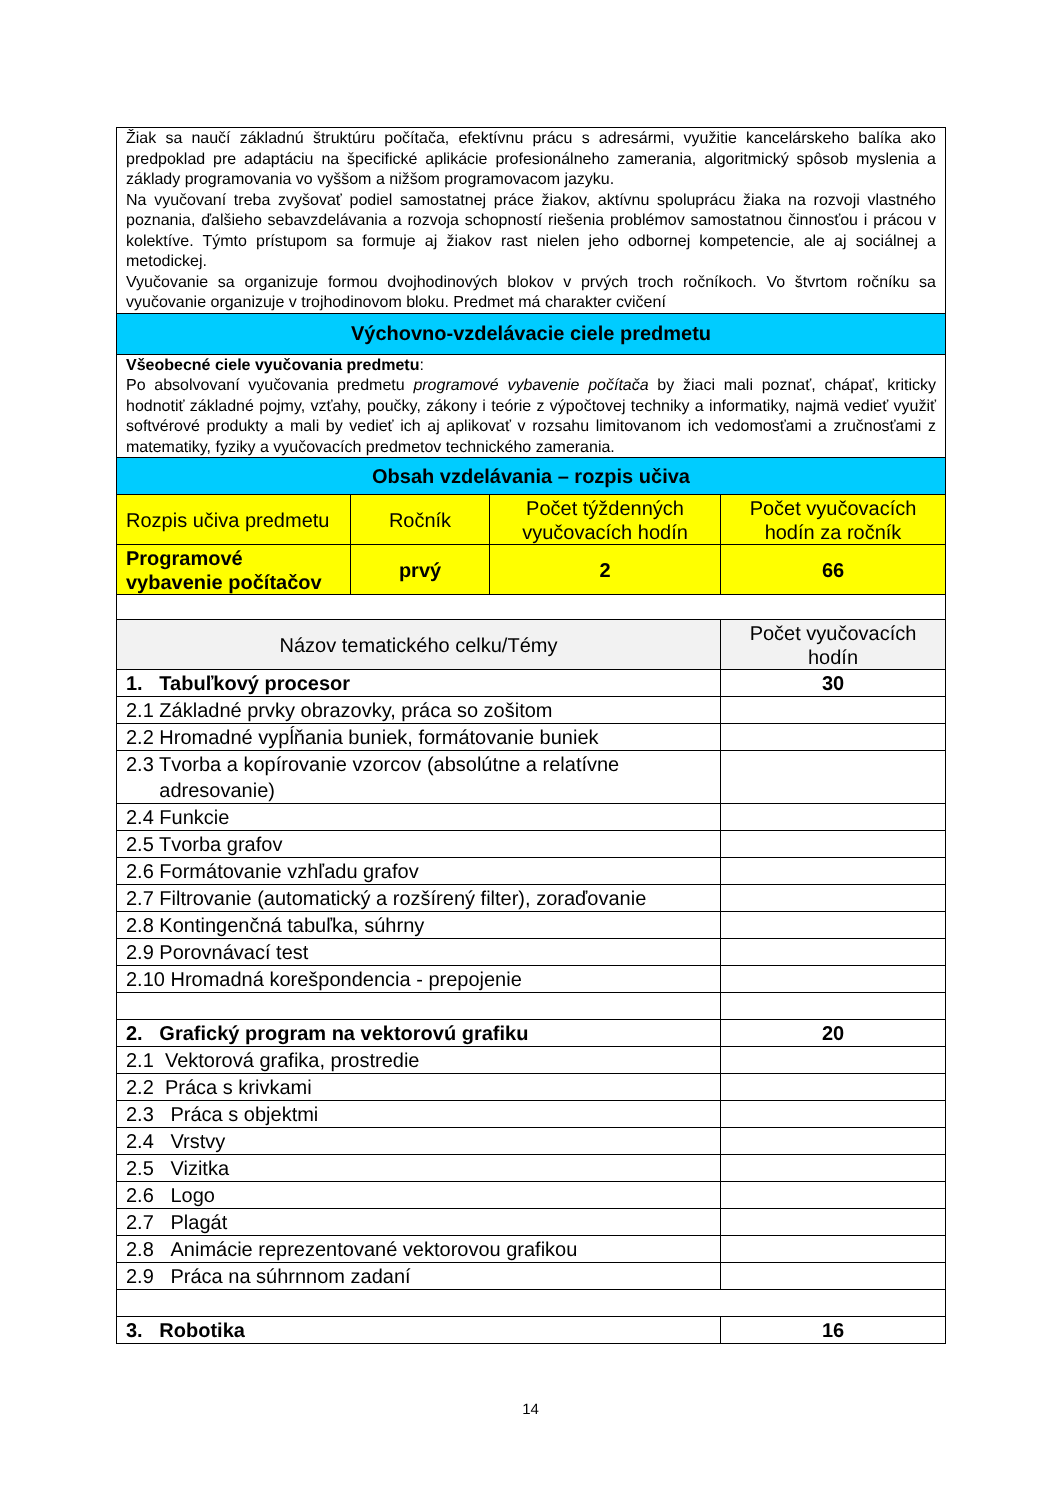| Žiak sa naučí základnú štruktúru počítača, efektívnu prácu s adresármi, využitie kancelárskeho balíka ako predpoklad pre adaptáciu na špecifické aplikácie profesionálneho zamerania, algoritmický spôsob myslenia a základy programovania vo vyššom a nižšom programovacom jazyku. Na vyučovaní treba zvyšovať podiel samostatnej práce žiakov, aktívnu spoluprácu žiaka na rozvoji vlastného poznania, ďalšieho sebavzdelávania a rozvoja schopností riešenia problémov samostatnou činnosťou i prácou v kolektíve. Týmto prístupom sa formuje aj žiakov rast nielen jeho odbornej kompetencie, ale aj sociálnej a metodickej. Vyučovanie sa organizuje formou dvojhodinových blokov v prvých troch ročníkoch. Vo štvrtom ročníku sa vyučovanie organizuje v trojhodinovom bloku. Predmet má charakter cvičení | | | |
| Výchovno-vzdelávacie ciele predmetu | | | |
| Všeobecné ciele vyučovania predmetu : Po absolvovaní vyučovania predmetu programové vybavenie počítača by žiaci mali poznať, chápať, kriticky hodnotiť základné pojmy, vzťahy, poučky, zákony i teórie z výpočtovej techniky a informatiky, najmä vedieť využiť softvérové produkty a mali by vedieť ich aj aplikovať v rozsahu limitovanom ich vedomosťami a zručnosťami z matematiky, fyziky a vyučovacích predmetov technického zamerania. | | | |
| Obsah vzdelávania – rozpis učiva | | | |
| Rozpis učiva predmetu | Ročník | Počet týždenných vyučovacích hodín | Počet vyučovacích hodín za ročník |
| Programové vybavenie počítačov | prvý | 2 | 66 |
| Názov tematického celku/Témy | | | Počet vyučovacích hodín |
| 1. Tabuľkový procesor | | | 30 |
| 2.1 Základné prvky obrazovky, práca so zošitom | | | |
| 2.2 Hromadné vypĺňania buniek, formátovanie buniek | | | |
| 2.3 Tvorba a kopírovanie vzorcov (absolútne a relatívne adresovanie) | | | |
| 2.4 Funkcie | | | |
| 2.5 Tvorba grafov | | | |
| 2.6 Formátovanie vzhľadu grafov | | | |
| 2.7 Filtrovanie (automatický a rozšírený filter), zoraďovanie | | | |
| 2.8 Kontingenčná tabuľka, súhrny | | | |
| 2.9 Porovnávací test | | | |
| 2.10 Hromadná korešpondencia - prepojenie | | | |
| 2. Grafický program na vektorovú grafiku | | | 20 |
| 2.1 Vektorová grafika, prostredie | | | |
| 2.2 Práca s krivkami | | | |
| 2.3 Práca s objektmi | | | |
| 2.4 Vrstvy | | | |
| 2.5 Vizitka | | | |
| 2.6 Logo | | | |
| 2.7 Plagát | | | |
| 2.8 Animácie reprezentované vektorovou grafikou | | | |
| 2.9 Práca na súhrnnom zadaní | | | |
| 3. Robotika | | | 16 |
14